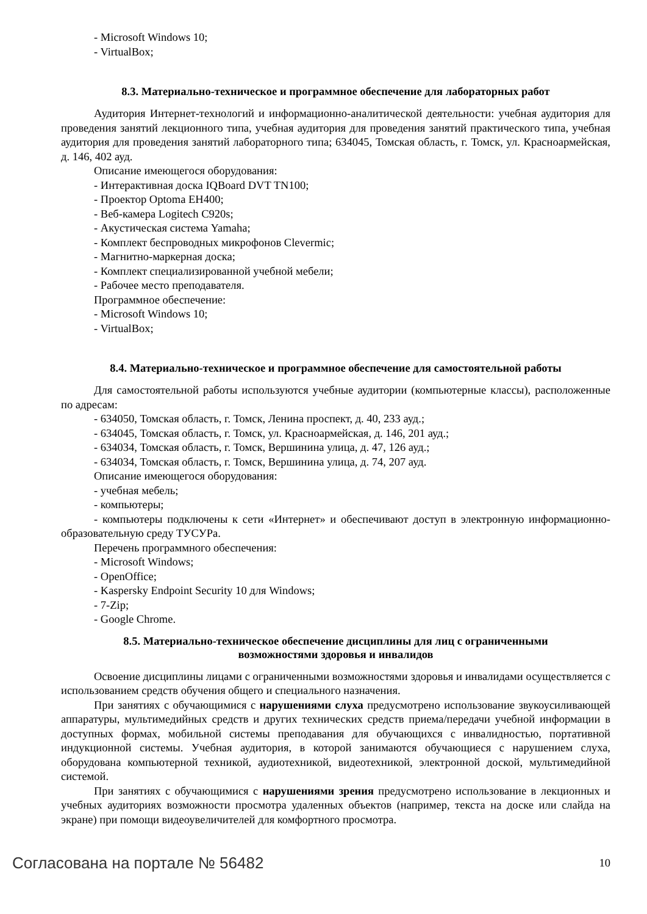- Microsoft Windows 10;
- VirtualBox;
8.3. Материально-техническое и программное обеспечение для лабораторных работ
Аудитория Интернет-технологий и информационно-аналитической деятельности: учебная аудитория для проведения занятий лекционного типа, учебная аудитория для проведения занятий практического типа, учебная аудитория для проведения занятий лабораторного типа; 634045, Томская область, г. Томск, ул. Красноармейская, д. 146, 402 ауд.
Описание имеющегося оборудования:
- Интерактивная доска IQBoard DVT TN100;
- Проектор Optoma EH400;
- Веб-камера Logitech C920s;
- Акустическая система Yamaha;
- Комплект беспроводных микрофонов Clevermic;
- Магнитно-маркерная доска;
- Комплект специализированной учебной мебели;
- Рабочее место преподавателя.
Программное обеспечение:
- Microsoft Windows 10;
- VirtualBox;
8.4. Материально-техническое и программное обеспечение для самостоятельной работы
Для самостоятельной работы используются учебные аудитории (компьютерные классы), расположенные по адресам:
- 634050, Томская область, г. Томск, Ленина проспект, д. 40, 233 ауд.;
- 634045, Томская область, г. Томск, ул. Красноармейская, д. 146, 201 ауд.;
- 634034, Томская область, г. Томск, Вершинина улица, д. 47, 126 ауд.;
- 634034, Томская область, г. Томск, Вершинина улица, д. 74, 207 ауд.
Описание имеющегося оборудования:
- учебная мебель;
- компьютеры;
- компьютеры подключены к сети «Интернет» и обеспечивают доступ в электронную информационно-образовательную среду ТУСУРа.
Перечень программного обеспечения:
- Microsoft Windows;
- OpenOffice;
- Kaspersky Endpoint Security 10 для Windows;
- 7-Zip;
- Google Chrome.
8.5. Материально-техническое обеспечение дисциплины для лиц с ограниченными
возможностями здоровья и инвалидов
Освоение дисциплины лицами с ограниченными возможностями здоровья и инвалидами осуществляется с использованием средств обучения общего и специального назначения.
При занятиях с обучающимися с нарушениями слуха предусмотрено использование звукоусиливающей аппаратуры, мультимедийных средств и других технических средств приема/передачи учебной информации в доступных формах, мобильной системы преподавания для обучающихся с инвалидностью, портативной индукционной системы. Учебная аудитория, в которой занимаются обучающиеся с нарушением слуха, оборудована компьютерной техникой, аудиотехникой, видеотехникой, электронной доской, мультимедийной системой.
При занятиях с обучающимися с нарушениями зрения предусмотрено использование в лекционных и учебных аудиториях возможности просмотра удаленных объектов (например, текста на доске или слайда на экране) при помощи видеоувеличителей для комфортного просмотра.
Согласована на портале № 56482 10